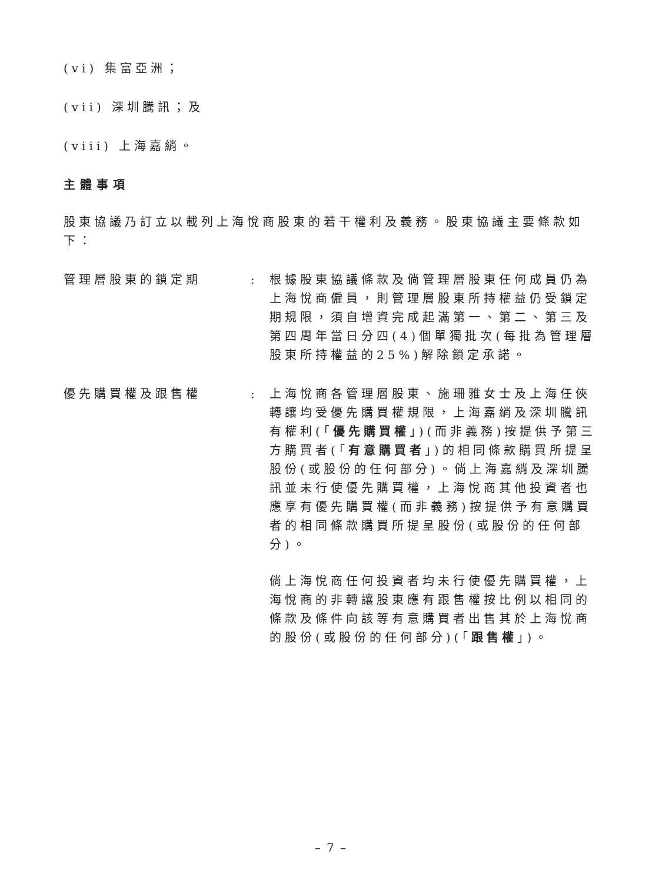(vi) 集富亞洲；
(vii) 深圳騰訊；及
(viii) 上海嘉綃。
主體事項
股東協議乃訂立以載列上海悅商股東的若干權利及義務。股東協議主要條款如下：
管理層股東的鎖定期 : 根據股東協議條款及倘管理層股東任何成員仍為上海悅商僱員，則管理層股東所持權益仍受鎖定期規限，須自增資完成起滿第一、第二、第三及第四周年當日分四(4)個單獨批次(每批為管理層股東所持權益的25%)解除鎖定承諾。
優先購買權及跟售權 :
上海悅商各管理層股東、施珊雅女士及上海任俠轉讓均受優先購買權規限，上海嘉綃及深圳騰訊有權利(「優先購買權」)(而非義務)按提供予第三方購買者(「有意購買者」)的相同條款購買所提呈股份(或股份的任何部分)。倘上海嘉綃及深圳騰訊並未行使優先購買權，上海悅商其他投資者也應享有優先購買權(而非義務)按提供予有意購買者的相同條款購買所提呈股份(或股份的任何部分)。
倘上海悅商任何投資者均未行使優先購買權，上海悅商的非轉讓股東應有跟售權按比例以相同的條款及條件向該等有意購買者出售其於上海悅商的股份(或股份的任何部分)(「跟售權」)。
– 7 –